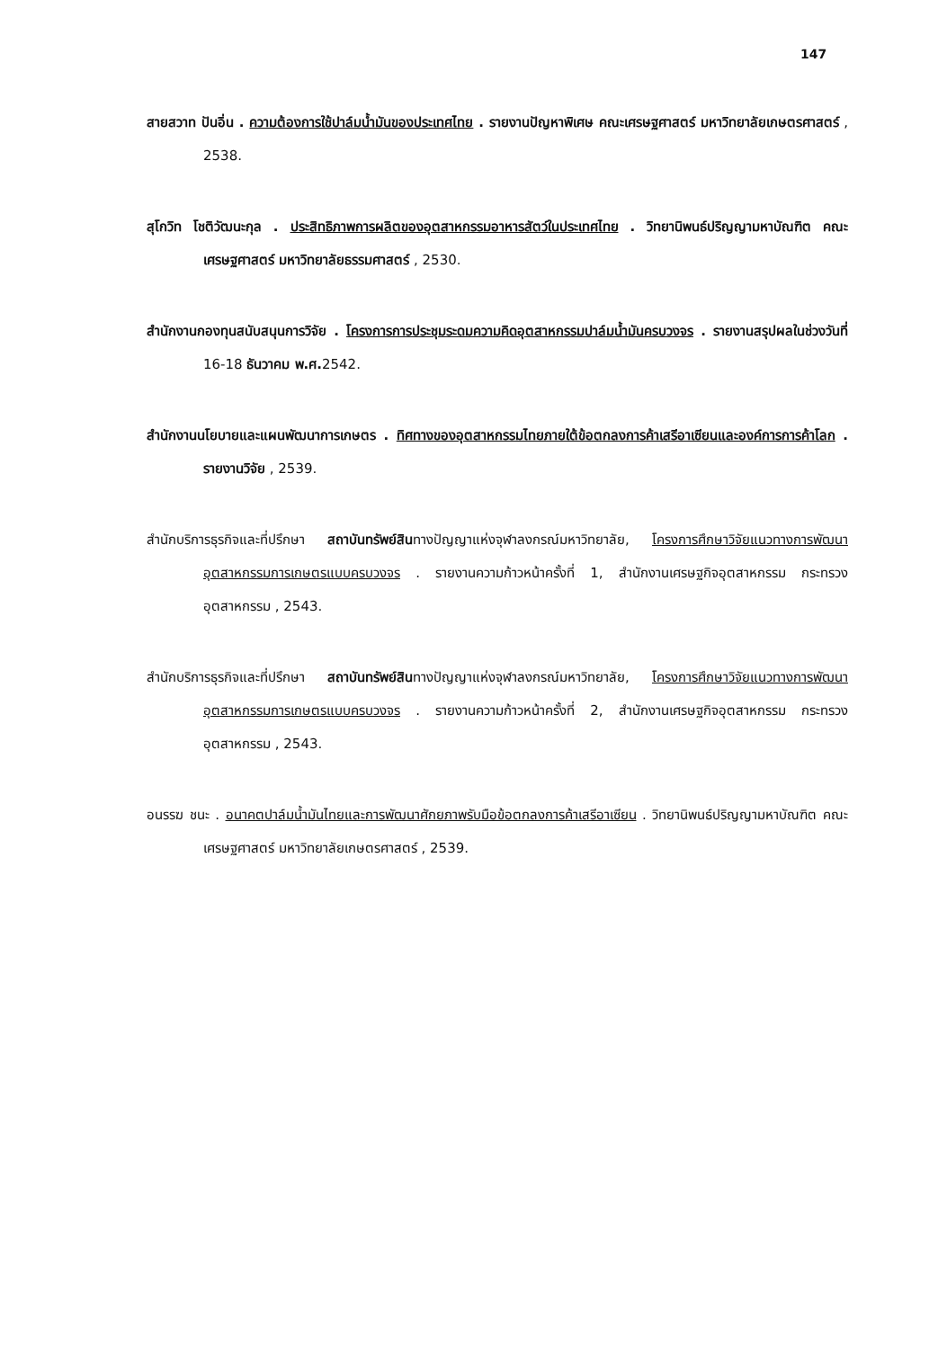147
สายสวาท ปันอิ่น . ความต้องการใช้ปาล์มน้ำมันของประเทศไทย . รายงานปัญหาพิเศษ คณะเศรษฐศาสตร์ มหาวิทยาลัยเกษตรศาสตร์ , 2538.
สุโกวิท โชติวัฒนะกุล . ประสิทธิภาพการผลิตของอุตสาหกรรมอาหารสัตว์ในประเทศไทย . วิทยานิพนธ์ปริญญามหาบัณฑิต คณะเศรษฐศาสตร์ มหาวิทยาลัยธรรมศาสตร์ , 2530.
สำนักงานกองทุนสนับสนุนการวิจัย . โครงการการประชุมระดมความคิดอุตสาหกรรมปาล์มน้ำมันครบวงจร . รายงานสรุปผลในช่วงวันที่ 16-18 ธันวาคม พ.ศ. 2542.
สำนักงานนโยบายและแผนพัฒนาการเกษตร . ทิศทางของอุตสาหกรรมไทยภายใต้ข้อตกลงการค้าเสรีอาเซียนและองค์การการค้าโลก . รายงานวิจัย , 2539.
สำนักบริการธุรกิจและที่ปรึกษา สถาบันทรัพย์สินทางปัญญาแห่งจุฬาลงกรณ์มหาวิทยาลัย, โครงการศึกษาวิจัยแนวทางการพัฒนาอุตสาหกรรมการเกษตรแบบครบวงจร . รายงานความก้าวหน้าครั้งที่ 1, สำนักงานเศรษฐกิจอุตสาหกรรม กระทรวงอุตสาหกรรม , 2543.
สำนักบริการธุรกิจและที่ปรึกษา สถาบันทรัพย์สินทางปัญญาแห่งจุฬาลงกรณ์มหาวิทยาลัย, โครงการศึกษาวิจัยแนวทางการพัฒนาอุตสาหกรรมการเกษตรแบบครบวงจร . รายงานความก้าวหน้าครั้งที่ 2, สำนักงานเศรษฐกิจอุตสาหกรรม กระทรวงอุตสาหกรรม , 2543.
อนรรฆ ชนะ . อนาคตปาล์มน้ำมันไทยและการพัฒนาศักยภาพรับมือข้อตกลงการค้าเสรีอาเซียน . วิทยานิพนธ์ปริญญามหาบัณฑิต คณะเศรษฐศาสตร์ มหาวิทยาลัยเกษตรศาสตร์ , 2539.